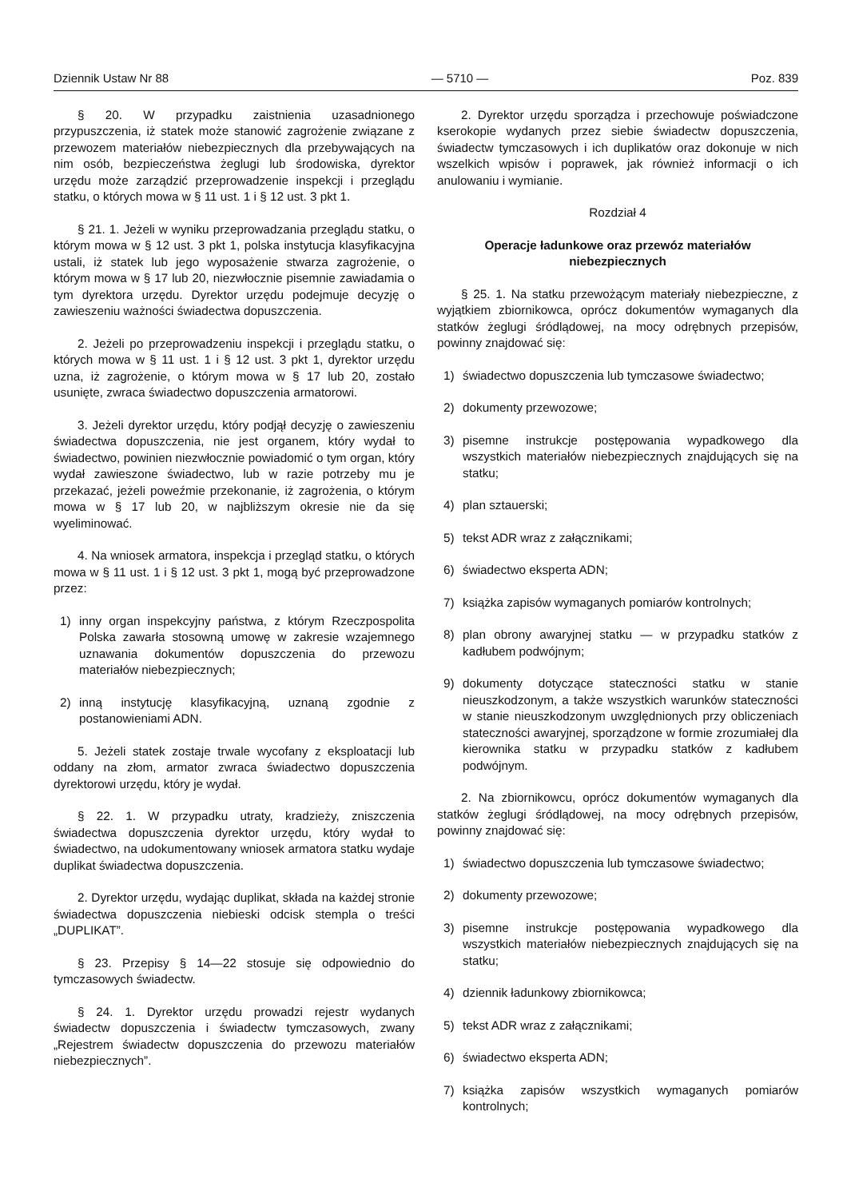Dziennik Ustaw Nr 88 — 5710 — Poz. 839
§ 20. W przypadku zaistnienia uzasadnionego przypuszczenia, iż statek może stanowić zagrożenie związane z przewozem materiałów niebezpiecznych dla przebywających na nim osób, bezpieczeństwa żeglugi lub środowiska, dyrektor urzędu może zarządzić przeprowadzenie inspekcji i przeglądu statku, o których mowa w § 11 ust. 1 i § 12 ust. 3 pkt 1.
§ 21. 1. Jeżeli w wyniku przeprowadzania przeglądu statku, o którym mowa w § 12 ust. 3 pkt 1, polska instytucja klasyfikacyjna ustali, iż statek lub jego wyposażenie stwarza zagrożenie, o którym mowa w § 17 lub 20, niezwłocznie pisemnie zawiadamia o tym dyrektora urzędu. Dyrektor urzędu podejmuje decyzję o zawieszeniu ważności świadectwa dopuszczenia.
2. Jeżeli po przeprowadzeniu inspekcji i przeglądu statku, o których mowa w § 11 ust. 1 i § 12 ust. 3 pkt 1, dyrektor urzędu uzna, iż zagrożenie, o którym mowa w § 17 lub 20, zostało usunięte, zwraca świadectwo dopuszczenia armatorowi.
3. Jeżeli dyrektor urzędu, który podjął decyzję o zawieszeniu świadectwa dopuszczenia, nie jest organem, który wydał to świadectwo, powinien niezwłocznie powiadomić o tym organ, który wydał zawieszone świadectwo, lub w razie potrzeby mu je przekazać, jeżeli poweźmie przekonanie, iż zagrożenia, o którym mowa w § 17 lub 20, w najbliższym okresie nie da się wyeliminować.
4. Na wniosek armatora, inspekcja i przegląd statku, o których mowa w § 11 ust. 1 i § 12 ust. 3 pkt 1, mogą być przeprowadzone przez:
1) inny organ inspekcyjny państwa, z którym Rzeczpospolita Polska zawarła stosowną umowę w zakresie wzajemnego uznawania dokumentów dopuszczenia do przewozu materiałów niebezpiecznych;
2) inną instytucję klasyfikacyjną, uznaną zgodnie z postanowieniami ADN.
5. Jeżeli statek zostaje trwale wycofany z eksploatacji lub oddany na złom, armator zwraca świadectwo dopuszczenia dyrektorowi urzędu, który je wydał.
§ 22. 1. W przypadku utraty, kradzieży, zniszczenia świadectwa dopuszczenia dyrektor urzędu, który wydał to świadectwo, na udokumentowany wniosek armatora statku wydaje duplikat świadectwa dopuszczenia.
2. Dyrektor urzędu, wydając duplikat, składa na każdej stronie świadectwa dopuszczenia niebieski odcisk stempla o treści „DUPLIKAT”.
§ 23. Przepisy § 14—22 stosuje się odpowiednio do tymczasowych świadectw.
§ 24. 1. Dyrektor urzędu prowadzi rejestr wydanych świadectw dopuszczenia i świadectw tymczasowych, zwany „Rejestrem świadectw dopuszczenia do przewozu materiałów niebezpiecznych”.
2. Dyrektor urzędu sporządza i przechowuje poświadczone kserokopie wydanych przez siebie świadectw dopuszczenia, świadectw tymczasowych i ich duplikatów oraz dokonuje w nich wszelkich wpisów i poprawek, jak również informacji o ich anulowaniu i wymianie.
Rozdział 4
Operacje ładunkowe oraz przewóz materiałów niebezpiecznych
§ 25. 1. Na statku przewożącym materiały niebezpieczne, z wyjątkiem zbiornikowca, oprócz dokumentów wymaganych dla statków żeglugi śródlądowej, na mocy odrębnych przepisów, powinny znajdować się:
1) świadectwo dopuszczenia lub tymczasowe świadectwo;
2) dokumenty przewozowe;
3) pisemne instrukcje postępowania wypadkowego dla wszystkich materiałów niebezpiecznych znajdujących się na statku;
4) plan sztauerski;
5) tekst ADR wraz z załącznikami;
6) świadectwo eksperta ADN;
7) książka zapisów wymaganych pomiarów kontrolnych;
8) plan obrony awaryjnej statku — w przypadku statków z kadłubem podwójnym;
9) dokumenty dotyczące stateczności statku w stanie nieuszkodzonym, a także wszystkich warunków stateczności w stanie nieuszkodzonym uwzględnionych przy obliczeniach stateczności awaryjnej, sporządzone w formie zrozumiałej dla kierownika statku w przypadku statków z kadłubem podwójnym.
2. Na zbiornikowcu, oprócz dokumentów wymaganych dla statków żeglugi śródlądowej, na mocy odrębnych przepisów, powinny znajdować się:
1) świadectwo dopuszczenia lub tymczasowe świadectwo;
2) dokumenty przewozowe;
3) pisemne instrukcje postępowania wypadkowego dla wszystkich materiałów niebezpiecznych znajdujących się na statku;
4) dziennik ładunkowy zbiornikowca;
5) tekst ADR wraz z załącznikami;
6) świadectwo eksperta ADN;
7) książka zapisów wszystkich wymaganych pomiarów kontrolnych;